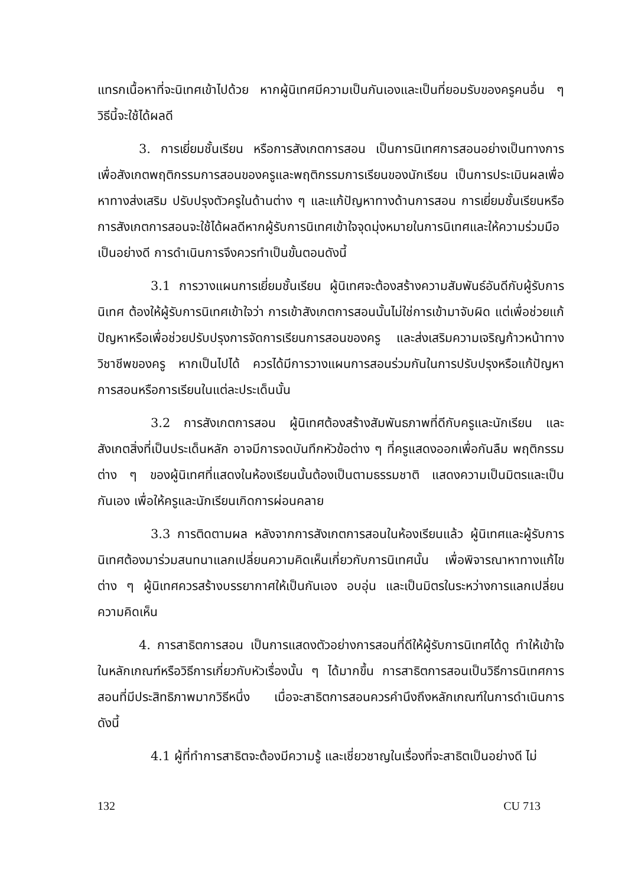แทรกเนื้อหาที่จะนิเทศเข้าไปด้วย หากผู้นิเทศมีความเป็นกันเองและเป็นที่ยอมรับของครูคนอื่น ๆ วิธีนี้จะใช้ได้ผลดี
3. การเยี่ยมชั้นเรียน หรือการสังเกตการสอน เป็นการนิเทศการสอนอย่างเป็นทางการ เพื่อสังเกตพฤติกรรมการสอนของครูและพฤติกรรมการเรียนของนักเรียน เป็นการประเมินผลเพื่อหาทางส่งเสริม ปรับปรุงตัวครูในด้านต่าง ๆ และแก้ปัญหาทางด้านการสอน การเยี่ยมชั้นเรียนหรือการสังเกตการสอนจะใช้ได้ผลดีหากผู้รับการนิเทศเข้าใจจุดมุ่งหมายในการนิเทศและให้ความร่วมมือเป็นอย่างดี การดำเนินการจึงควรทำเป็นขั้นตอนดังนี้
3.1 การวางแผนการเยี่ยมชั้นเรียน ผู้นิเทศจะต้องสร้างความสัมพันธ์อันดีกับผู้รับการนิเทศ ต้องให้ผู้รับการนิเทศเข้าใจว่า การเข้าสังเกตการสอนนั้นไม่ใช่การเข้ามาจับผิด แต่เพื่อช่วยแก้ปัญหาหรือเพื่อช่วยปรับปรุงการจัดการเรียนการสอนของครู และส่งเสริมความเจริญก้าวหน้าทางวิชาชีพของครู หากเป็นไปได้ ควรได้มีการวางแผนการสอนร่วมกันในการปรับปรุงหรือแก้ปัญหาการสอนหรือการเรียนในแต่ละประเด็นนั้น
3.2 การสังเกตการสอน ผู้นิเทศต้องสร้างสัมพันธภาพที่ดีกับครูและนักเรียน และสังเกตสิ่งที่เป็นประเด็นหลัก อาจมีการจดบันทึกหัวข้อต่าง ๆ ที่ครูแสดงออกเพื่อกันลืม พฤติกรรมต่าง ๆ ของผู้นิเทศที่แสดงในห้องเรียนนั้นต้องเป็นตามธรรมชาติ แสดงความเป็นมิตรและเป็นกันเอง เพื่อให้ครูและนักเรียนเกิดการผ่อนคลาย
3.3 การติดตามผล หลังจากการสังเกตการสอนในห้องเรียนแล้ว ผู้นิเทศและผู้รับการนิเทศต้องมาร่วมสนทนาแลกเปลี่ยนความคิดเห็นเกี่ยวกับการนิเทศนั้น เพื่อพิจารณาหาทางแก้ไขต่าง ๆ ผู้นิเทศควรสร้างบรรยากาศให้เป็นกันเอง อบอุ่น และเป็นมิตรในระหว่างการแลกเปลี่ยนความคิดเห็น
4. การสาธิตการสอน เป็นการแสดงตัวอย่างการสอนที่ดีให้ผู้รับการนิเทศได้ดู ทำให้เข้าใจในหลักเกณฑ์หรือวิธีการเกี่ยวกับหัวเรื่องนั้น ๆ ได้มากขึ้น การสาธิตการสอนเป็นวิธีการนิเทศการสอนที่มีประสิทธิภาพมากวิธีหนึ่ง เมื่อจะสาธิตการสอนควรคำนึงถึงหลักเกณฑ์ในการดำเนินการดังนี้
4.1 ผู้ที่ทำการสาธิตจะต้องมีความรู้ และเชี่ยวชาญในเรื่องที่จะสาธิตเป็นอย่างดี ไม่
132 CU 713